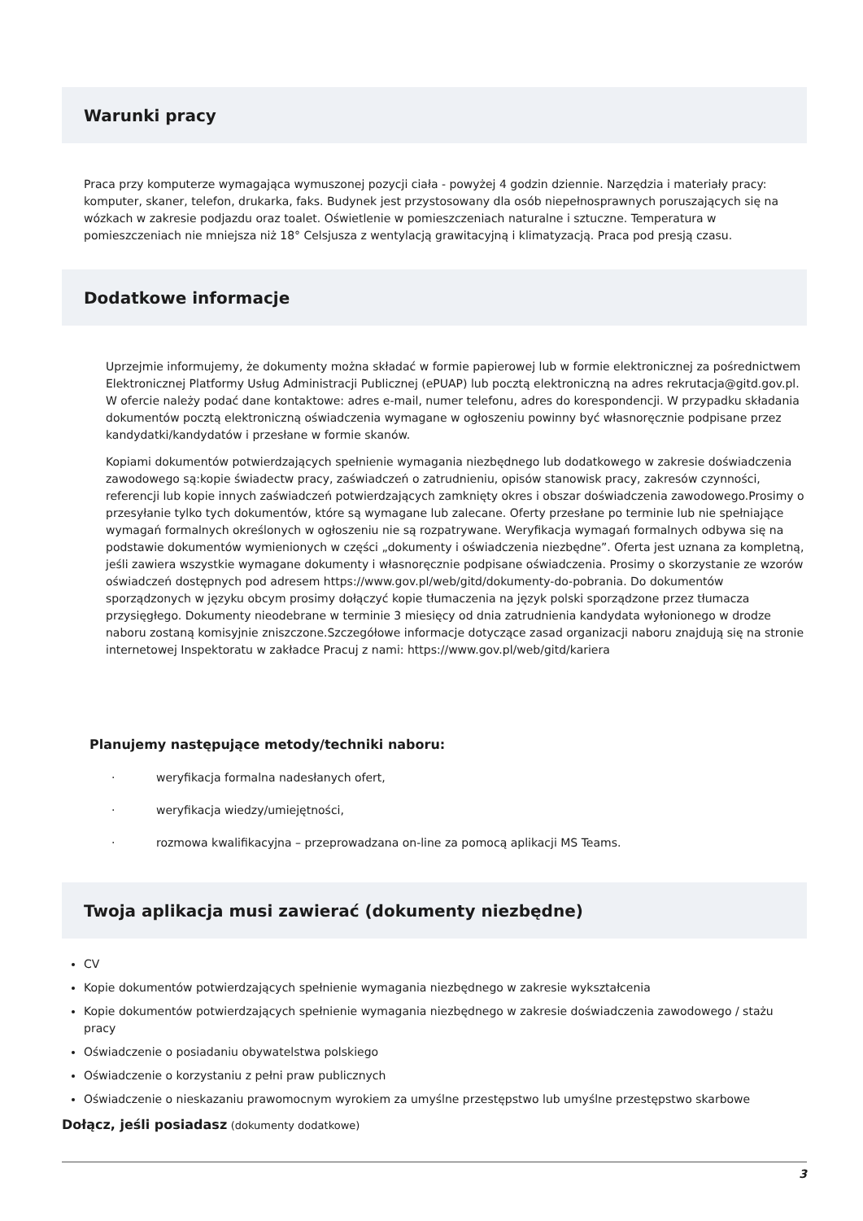Warunki pracy
Praca przy komputerze wymagająca wymuszonej pozycji ciała - powyżej 4 godzin dziennie. Narzędzia i materiały pracy: komputer, skaner, telefon, drukarka, faks. Budynek jest przystosowany dla osób niepełnosprawnych poruszających się na wózkach w zakresie podjazdu oraz toalet. Oświetlenie w pomieszczeniach naturalne i sztuczne. Temperatura w pomieszczeniach nie mniejsza niż 18° Celsjusza z wentylacją grawitacyjną i klimatyzacją. Praca pod presją czasu.
Dodatkowe informacje
Uprzejmie informujemy, że dokumenty można składać w formie papierowej lub w formie elektronicznej za pośrednictwem Elektronicznej Platformy Usług Administracji Publicznej (ePUAP) lub pocztą elektroniczną na adres rekrutacja@gitd.gov.pl. W ofercie należy podać dane kontaktowe: adres e-mail, numer telefonu, adres do korespondencji. W przypadku składania dokumentów pocztą elektroniczną oświadczenia wymagane w ogłoszeniu powinny być własnoręcznie podpisane przez kandydatki/kandydatów i przesłane w formie skanów.
Kopiami dokumentów potwierdzających spełnienie wymagania niezbędnego lub dodatkowego w zakresie doświadczenia zawodowego są:kopie świadectw pracy, zaświadczeń o zatrudnieniu, opisów stanowisk pracy, zakresów czynności, referencji lub kopie innych zaświadczeń potwierdzających zamknięty okres i obszar doświadczenia zawodowego.Prosimy o przesyłanie tylko tych dokumentów, które są wymagane lub zalecane. Oferty przesłane po terminie lub nie spełniające wymagań formalnych określonych w ogłoszeniu nie są rozpatrywane. Weryfikacja wymagań formalnych odbywa się na podstawie dokumentów wymienionych w części „dokumenty i oświadczenia niezbędne”. Oferta jest uznana za kompletną, jeśli zawiera wszystkie wymagane dokumenty i własnoręcznie podpisane oświadczenia. Prosimy o skorzystanie ze wzorów oświadczeń dostępnych pod adresem https://www.gov.pl/web/gitd/dokumenty-do-pobrania. Do dokumentów sporządzonych w języku obcym prosimy dołączyć kopie tłumaczenia na język polski sporządzone przez tłumacza przysięgłego. Dokumenty nieodebrane w terminie 3 miesięcy od dnia zatrudnienia kandydata wyłonionego w drodze naboru zostaną komisyjnie zniszczone.Szczegółowe informacje dotyczące zasad organizacji naboru znajdują się na stronie internetowej Inspektoratu w zakładce Pracuj z nami: https://www.gov.pl/web/gitd/kariera
Planujemy następujące metody/techniki naboru:
· weryfikacja formalna nadesłanych ofert,
· weryfikacja wiedzy/umiejętności,
· rozmowa kwalifikacyjna – przeprowadzana on-line za pomocą aplikacji MS Teams.
Twoja aplikacja musi zawierać (dokumenty niezbędne)
CV
Kopie dokumentów potwierdzających spełnienie wymagania niezbędnego w zakresie wykształcenia
Kopie dokumentów potwierdzających spełnienie wymagania niezbędnego w zakresie doświadczenia zawodowego / stażu pracy
Oświadczenie o posiadaniu obywatelstwa polskiego
Oświadczenie o korzystaniu z pełni praw publicznych
Oświadczenie o nieskazaniu prawomocnym wyrokiem za umyślne przestępstwo lub umyślne przestępstwo skarbowe
Dołącz, jeśli posiadasz (dokumenty dodatkowe)
3